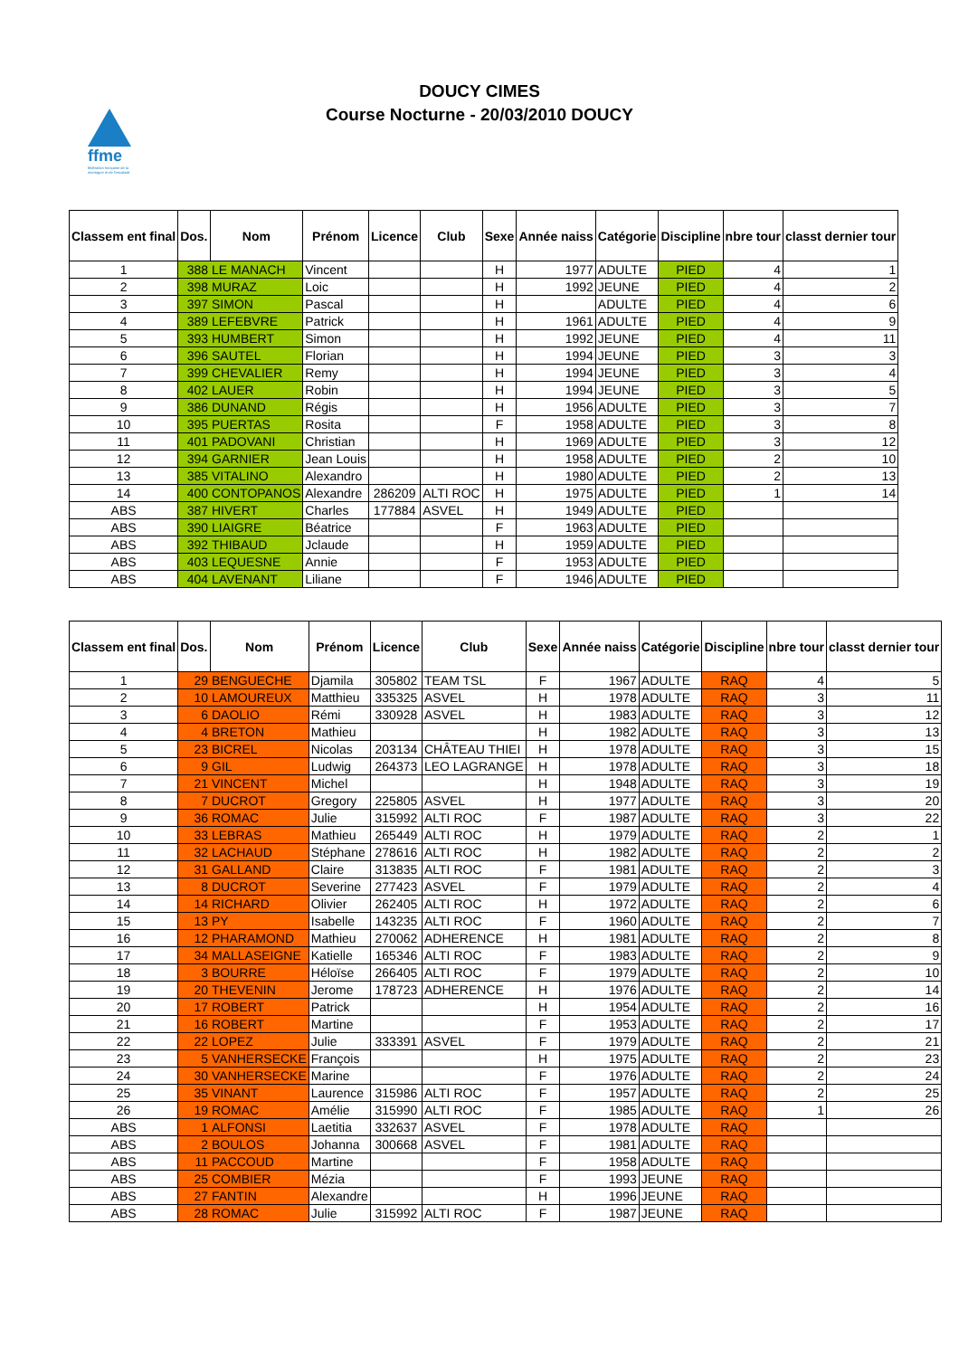DOUCY CIMES
Course Nocturne - 20/03/2010 DOUCY
ffme
fédération française de la montagne et de l'escalade
| Classem ent final | Dos. | Nom | Prénom | Licence | Club | Sexe | Année naiss | Catégorie | Discipline | nbre tour | classt dernier tour |
| --- | --- | --- | --- | --- | --- | --- | --- | --- | --- | --- | --- |
| 1 | 388 | LE MANACH | Vincent | | | H | 1977 | ADULTE | PIED | 4 | 1 |
| 2 | 398 | MURAZ | Loic | | | H | 1992 | JEUNE | PIED | 4 | 2 |
| 3 | 397 | SIMON | Pascal | | | H | | ADULTE | PIED | 4 | 6 |
| 4 | 389 | LEFEBVRE | Patrick | | | H | 1961 | ADULTE | PIED | 4 | 9 |
| 5 | 393 | HUMBERT | Simon | | | H | 1992 | JEUNE | PIED | 4 | 11 |
| 6 | 396 | SAUTEL | Florian | | | H | 1994 | JEUNE | PIED | 3 | 3 |
| 7 | 399 | CHEVALIER | Remy | | | H | 1994 | JEUNE | PIED | 3 | 4 |
| 8 | 402 | LAUER | Robin | | | H | 1994 | JEUNE | PIED | 3 | 5 |
| 9 | 386 | DUNAND | Régis | | | H | 1956 | ADULTE | PIED | 3 | 7 |
| 10 | 395 | PUERTAS | Rosita | | | F | 1958 | ADULTE | PIED | 3 | 8 |
| 11 | 401 | PADOVANI | Christian | | | H | 1969 | ADULTE | PIED | 3 | 12 |
| 12 | 394 | GARNIER | Jean Louis | | | H | 1958 | ADULTE | PIED | 2 | 10 |
| 13 | 385 | VITALINO | Alexandro | | | H | 1980 | ADULTE | PIED | 2 | 13 |
| 14 | 400 | CONTOPANOS | Alexandre | 286209 | ALTI ROC | H | 1975 | ADULTE | PIED | 1 | 14 |
| ABS | 387 | HIVERT | Charles | 177884 | ASVEL | H | 1949 | ADULTE | PIED | | |
| ABS | 390 | LIAIGRE | Béatrice | | | F | 1963 | ADULTE | PIED | | |
| ABS | 392 | THIBAUD | Jclaude | | | H | 1959 | ADULTE | PIED | | |
| ABS | 403 | LEQUESNE | Annie | | | F | 1953 | ADULTE | PIED | | |
| ABS | 404 | LAVENANT | Liliane | | | F | 1946 | ADULTE | PIED | | |
| Classem ent final | Dos. | Nom | Prénom | Licence | Club | Sexe | Année naiss | Catégorie | Discipline | nbre tour | classt dernier tour |
| --- | --- | --- | --- | --- | --- | --- | --- | --- | --- | --- | --- |
| 1 | 29 | BENGUECHE | Djamila | 305802 | TEAM TSL | F | 1967 | ADULTE | RAQ | 4 | 5 |
| 2 | 10 | LAMOUREUX | Matthieu | 335325 | ASVEL | H | 1978 | ADULTE | RAQ | 3 | 11 |
| 3 | 6 | DAOLIO | Rémi | 330928 | ASVEL | H | 1983 | ADULTE | RAQ | 3 | 12 |
| 4 | 4 | BRETON | Mathieu | | | H | 1982 | ADULTE | RAQ | 3 | 13 |
| 5 | 23 | BICREL | Nicolas | 203134 | CHÂTEAU THIEI | H | 1978 | ADULTE | RAQ | 3 | 15 |
| 6 | 9 | GIL | Ludwig | 264373 | LEO LAGRANGE | H | 1978 | ADULTE | RAQ | 3 | 18 |
| 7 | 21 | VINCENT | Michel | | | H | 1948 | ADULTE | RAQ | 3 | 19 |
| 8 | 7 | DUCROT | Gregory | 225805 | ASVEL | H | 1977 | ADULTE | RAQ | 3 | 20 |
| 9 | 36 | ROMAC | Julie | 315992 | ALTI ROC | F | 1987 | ADULTE | RAQ | 3 | 22 |
| 10 | 33 | LEBRAS | Mathieu | 265449 | ALTI ROC | H | 1979 | ADULTE | RAQ | 2 | 1 |
| 11 | 32 | LACHAUD | Stéphane | 278616 | ALTI ROC | H | 1982 | ADULTE | RAQ | 2 | 2 |
| 12 | 31 | GALLAND | Claire | 313835 | ALTI ROC | F | 1981 | ADULTE | RAQ | 2 | 3 |
| 13 | 8 | DUCROT | Severine | 277423 | ASVEL | F | 1979 | ADULTE | RAQ | 2 | 4 |
| 14 | 14 | RICHARD | Olivier | 262405 | ALTI ROC | H | 1972 | ADULTE | RAQ | 2 | 6 |
| 15 | 13 | PY | Isabelle | 143235 | ALTI ROC | F | 1960 | ADULTE | RAQ | 2 | 7 |
| 16 | 12 | PHARAMOND | Mathieu | 270062 | ADHERENCE | H | 1981 | ADULTE | RAQ | 2 | 8 |
| 17 | 34 | MALLASEIGNE | Katielle | 165346 | ALTI ROC | F | 1983 | ADULTE | RAQ | 2 | 9 |
| 18 | 3 | BOURRE | Héloïse | 266405 | ALTI ROC | F | 1979 | ADULTE | RAQ | 2 | 10 |
| 19 | 20 | THEVENIN | Jerome | 178723 | ADHERENCE | H | 1976 | ADULTE | RAQ | 2 | 14 |
| 20 | 17 | ROBERT | Patrick | | | H | 1954 | ADULTE | RAQ | 2 | 16 |
| 21 | 16 | ROBERT | Martine | | | F | 1953 | ADULTE | RAQ | 2 | 17 |
| 22 | 22 | LOPEZ | Julie | 333391 | ASVEL | F | 1979 | ADULTE | RAQ | 2 | 21 |
| 23 | 5 | VANHERSECKE | François | | | H | 1975 | ADULTE | RAQ | 2 | 23 |
| 24 | 30 | VANHERSECKE | Marine | | | F | 1976 | ADULTE | RAQ | 2 | 24 |
| 25 | 35 | VINANT | Laurence | 315986 | ALTI ROC | F | 1957 | ADULTE | RAQ | 2 | 25 |
| 26 | 19 | ROMAC | Amélie | 315990 | ALTI ROC | F | 1985 | ADULTE | RAQ | 1 | 26 |
| ABS | 1 | ALFONSI | Laetitia | 332637 | ASVEL | F | 1978 | ADULTE | RAQ | | |
| ABS | 2 | BOULOS | Johanna | 300668 | ASVEL | F | 1981 | ADULTE | RAQ | | |
| ABS | 11 | PACCOUD | Martine | | | F | 1958 | ADULTE | RAQ | | |
| ABS | 25 | COMBIER | Mézia | | | F | 1993 | JEUNE | RAQ | | |
| ABS | 27 | FANTIN | Alexandre | | | H | 1996 | JEUNE | RAQ | | |
| ABS | 28 | ROMAC | Julie | 315992 | ALTI ROC | F | 1987 | JEUNE | RAQ | | |